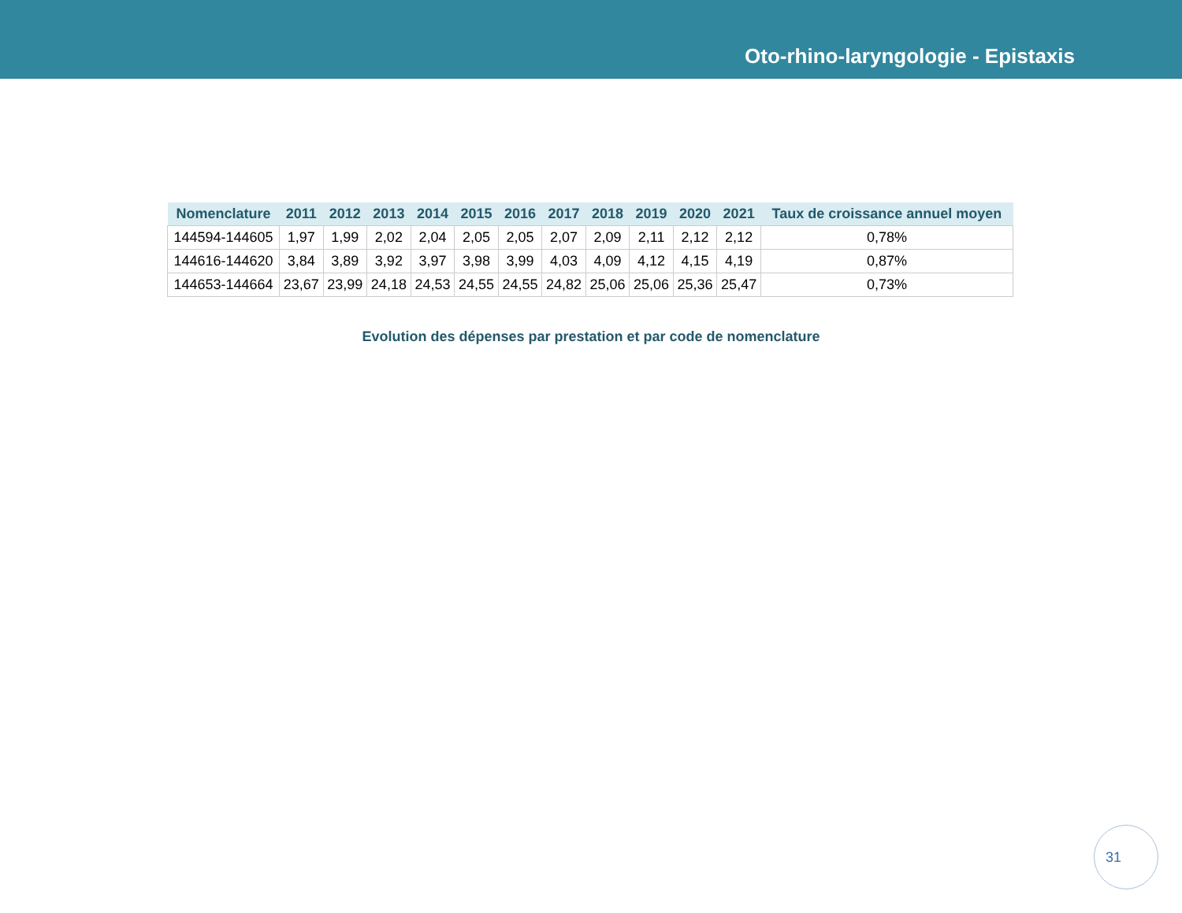Oto-rhino-laryngologie - Epistaxis
| Nomenclature | 2011 | 2012 | 2013 | 2014 | 2015 | 2016 | 2017 | 2018 | 2019 | 2020 | 2021 | Taux de croissance annuel moyen |
| --- | --- | --- | --- | --- | --- | --- | --- | --- | --- | --- | --- | --- |
| 144594-144605 | 1,97 | 1,99 | 2,02 | 2,04 | 2,05 | 2,05 | 2,07 | 2,09 | 2,11 | 2,12 | 2,12 | 0,78% |
| 144616-144620 | 3,84 | 3,89 | 3,92 | 3,97 | 3,98 | 3,99 | 4,03 | 4,09 | 4,12 | 4,15 | 4,19 | 0,87% |
| 144653-144664 | 23,67 | 23,99 | 24,18 | 24,53 | 24,55 | 24,55 | 24,82 | 25,06 | 25,06 | 25,36 | 25,47 | 0,73% |
Evolution des dépenses par prestation et par code de nomenclature
31